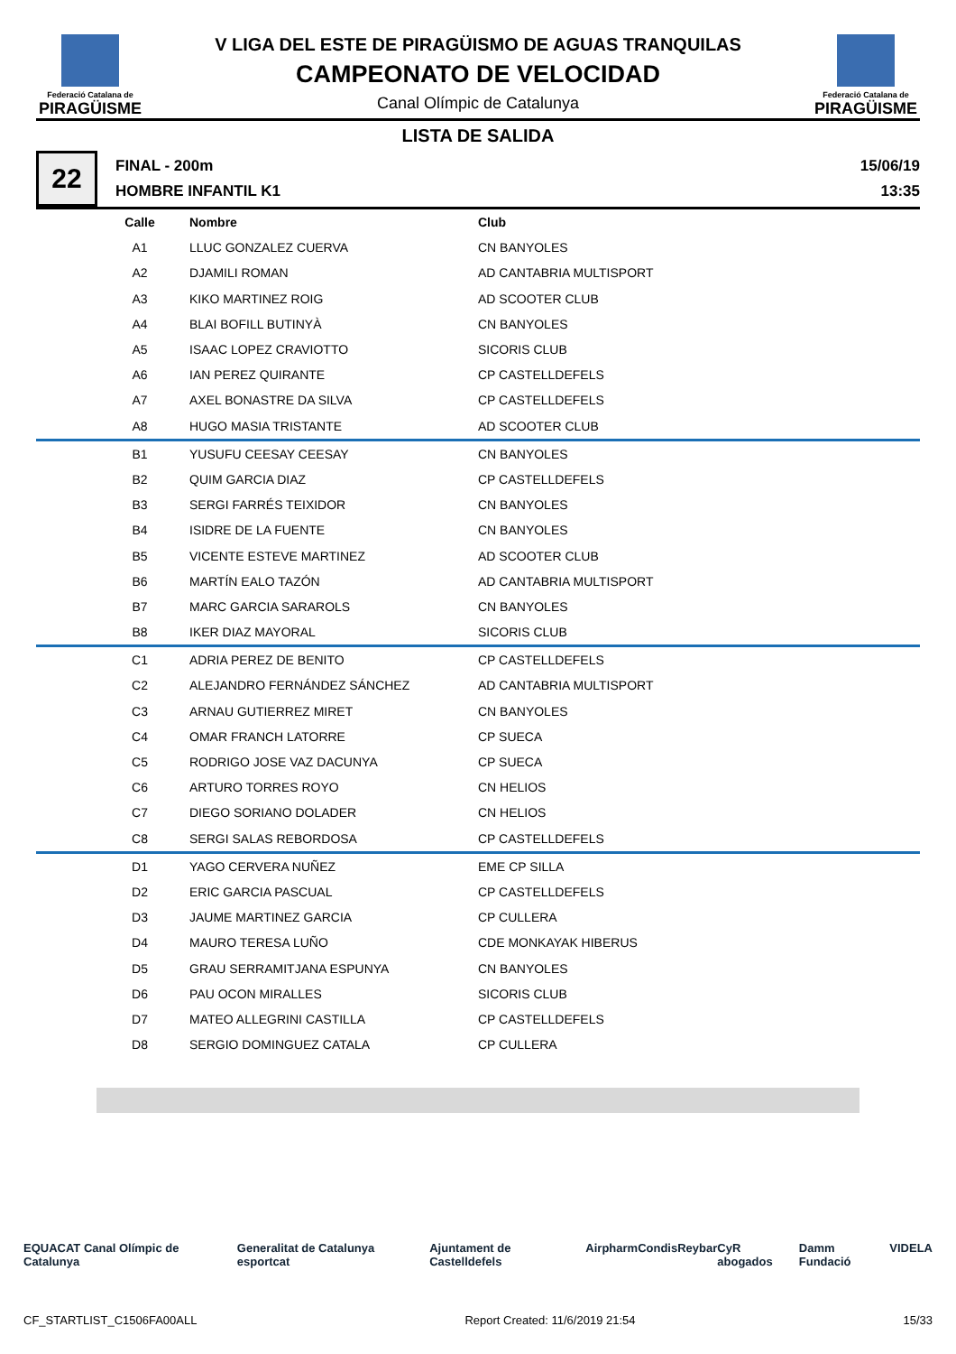Federació Catalana de
PIRAGÜISME
V LIGA DEL ESTE DE PIRAGÜISMO DE AGUAS TRANQUILAS
CAMPEONATO DE VELOCIDAD
Canal Olímpic de Catalunya
Federació Catalana de
PIRAGÜISME
LISTA DE SALIDA
22
FINAL - 200m
HOMBRE INFANTIL K1
15/06/19
13:35
| Calle | Nombre | Club |
| --- | --- | --- |
| A1 | LLUC GONZALEZ CUERVA | CN BANYOLES |
| A2 | DJAMILI ROMAN | AD CANTABRIA MULTISPORT |
| A3 | KIKO MARTINEZ ROIG | AD SCOOTER CLUB |
| A4 | BLAI BOFILL BUTINYÀ | CN BANYOLES |
| A5 | ISAAC LOPEZ CRAVIOTTO | SICORIS CLUB |
| A6 | IAN PEREZ QUIRANTE | CP CASTELLDEFELS |
| A7 | AXEL BONASTRE DA SILVA | CP CASTELLDEFELS |
| A8 | HUGO MASIA TRISTANTE | AD SCOOTER CLUB |
| B1 | YUSUFU CEESAY CEESAY | CN BANYOLES |
| B2 | QUIM GARCIA DIAZ | CP CASTELLDEFELS |
| B3 | SERGI FARRÉS TEIXIDOR | CN BANYOLES |
| B4 | ISIDRE DE LA FUENTE | CN BANYOLES |
| B5 | VICENTE ESTEVE MARTINEZ | AD SCOOTER CLUB |
| B6 | MARTÍN EALO TAZÓN | AD CANTABRIA MULTISPORT |
| B7 | MARC GARCIA SARAROLS | CN BANYOLES |
| B8 | IKER DIAZ MAYORAL | SICORIS CLUB |
| C1 | ADRIA PEREZ DE BENITO | CP CASTELLDEFELS |
| C2 | ALEJANDRO FERNÁNDEZ SÁNCHEZ | AD CANTABRIA MULTISPORT |
| C3 | ARNAU GUTIERREZ MIRET | CN BANYOLES |
| C4 | OMAR FRANCH LATORRE | CP SUECA |
| C5 | RODRIGO JOSE VAZ DACUNYA | CP SUECA |
| C6 | ARTURO TORRES ROYO | CN HELIOS |
| C7 | DIEGO SORIANO DOLADER | CN HELIOS |
| C8 | SERGI SALAS REBORDOSA | CP CASTELLDEFELS |
| D1 | YAGO CERVERA NUÑEZ | EME CP SILLA |
| D2 | ERIC GARCIA PASCUAL | CP CASTELLDEFELS |
| D3 | JAUME MARTINEZ GARCIA | CP CULLERA |
| D4 | MAURO TERESA LUÑO | CDE MONKAYAK HIBERUS |
| D5 | GRAU SERRAMITJANA ESPUNYA | CN BANYOLES |
| D6 | PAU OCON MIRALLES | SICORIS CLUB |
| D7 | MATEO ALLEGRINI CASTILLA | CP CASTELLDEFELS |
| D8 | SERGIO DOMINGUEZ CATALA | CP CULLERA |
EQUACAT Canal Olímpic de Catalunya Generalitat de Catalunya esportcat Ajuntament de Castelldefels Airpharm Condis Reybar CyR abogados Damm Fundació VIDELA
CF_STARTLIST_C1506FA00ALL Report Created: 11/6/2019 21:54 15/33